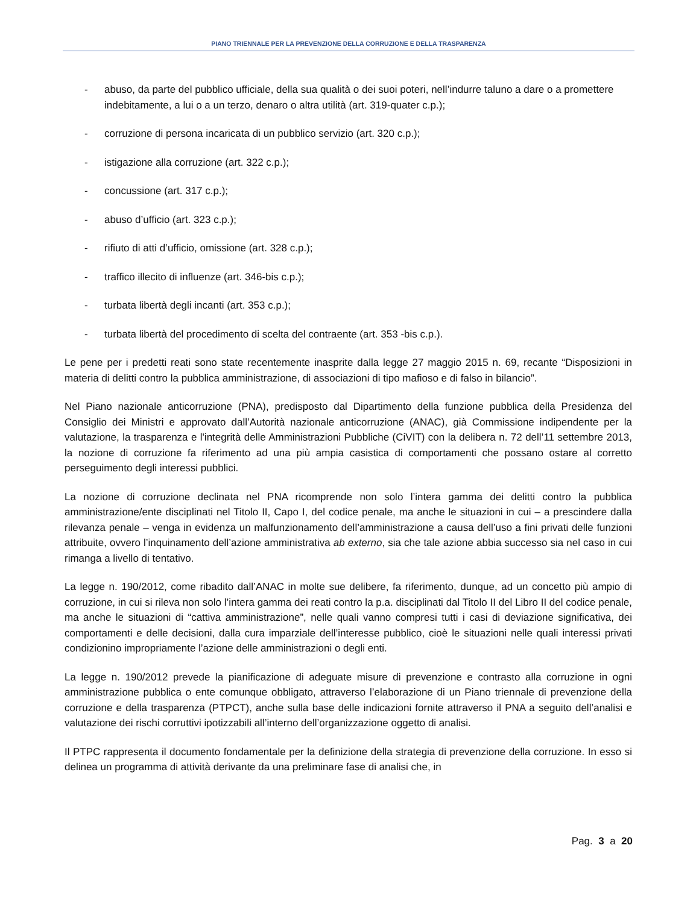PIANO TRIENNALE PER LA PREVENZIONE DELLA CORRUZIONE E DELLA TRASPARENZA
- abuso, da parte del pubblico ufficiale, della sua qualità o dei suoi poteri, nell’indurre taluno a dare o a promettere indebitamente, a lui o a un terzo, denaro o altra utilità (art. 319-quater c.p.);
- corruzione di persona incaricata di un pubblico servizio (art. 320 c.p.);
- istigazione alla corruzione (art. 322 c.p.);
- concussione (art. 317 c.p.);
- abuso d’ufficio (art. 323 c.p.);
- rifiuto di atti d’ufficio, omissione (art. 328 c.p.);
- traffico illecito di influenze (art. 346-bis c.p.);
- turbata libertà degli incanti (art. 353 c.p.);
- turbata libertà del procedimento di scelta del contraente (art. 353 -bis c.p.).
Le pene per i predetti reati sono state recentemente inasprite dalla legge 27 maggio 2015 n. 69, recante “Disposizioni in materia di delitti contro la pubblica amministrazione, di associazioni di tipo mafioso e di falso in bilancio”.
Nel Piano nazionale anticorruzione (PNA), predisposto dal Dipartimento della funzione pubblica della Presidenza del Consiglio dei Ministri e approvato dall’Autorità nazionale anticorruzione (ANAC), già Commissione indipendente per la valutazione, la trasparenza e l'integrità delle Amministrazioni Pubbliche (CiVIT) con la delibera n. 72 dell’11 settembre 2013, la nozione di corruzione fa riferimento ad una più ampia casistica di comportamenti che possano ostare al corretto perseguimento degli interessi pubblici.
La nozione di corruzione declinata nel PNA ricomprende non solo l’intera gamma dei delitti contro la pubblica amministrazione/ente disciplinati nel Titolo II, Capo I, del codice penale, ma anche le situazioni in cui – a prescindere dalla rilevanza penale – venga in evidenza un malfunzionamento dell’amministrazione a causa dell’uso a fini privati delle funzioni attribuite, ovvero l’inquinamento dell’azione amministrativa ab externo, sia che tale azione abbia successo sia nel caso in cui rimanga a livello di tentativo.
La legge n. 190/2012, come ribadito dall’ANAC in molte sue delibere, fa riferimento, dunque, ad un concetto più ampio di corruzione, in cui si rileva non solo l’intera gamma dei reati contro la p.a. disciplinati dal Titolo II del Libro II del codice penale, ma anche le situazioni di “cattiva amministrazione”, nelle quali vanno compresi tutti i casi di deviazione significativa, dei comportamenti e delle decisioni, dalla cura imparziale dell’interesse pubblico, cioè le situazioni nelle quali interessi privati condizionino impropriamente l’azione delle amministrazioni o degli enti.
La legge n. 190/2012 prevede la pianificazione di adeguate misure di prevenzione e contrasto alla corruzione in ogni amministrazione pubblica o ente comunque obbligato, attraverso l’elaborazione di un Piano triennale di prevenzione della corruzione e della trasparenza (PTPCT), anche sulla base delle indicazioni fornite attraverso il PNA a seguito dell’analisi e valutazione dei rischi corruttivi ipotizzabili all’interno dell’organizzazione oggetto di analisi.
Il PTPC rappresenta il documento fondamentale per la definizione della strategia di prevenzione della corruzione. In esso si delinea un programma di attività derivante da una preliminare fase di analisi che, in
Pag. 3 a 20